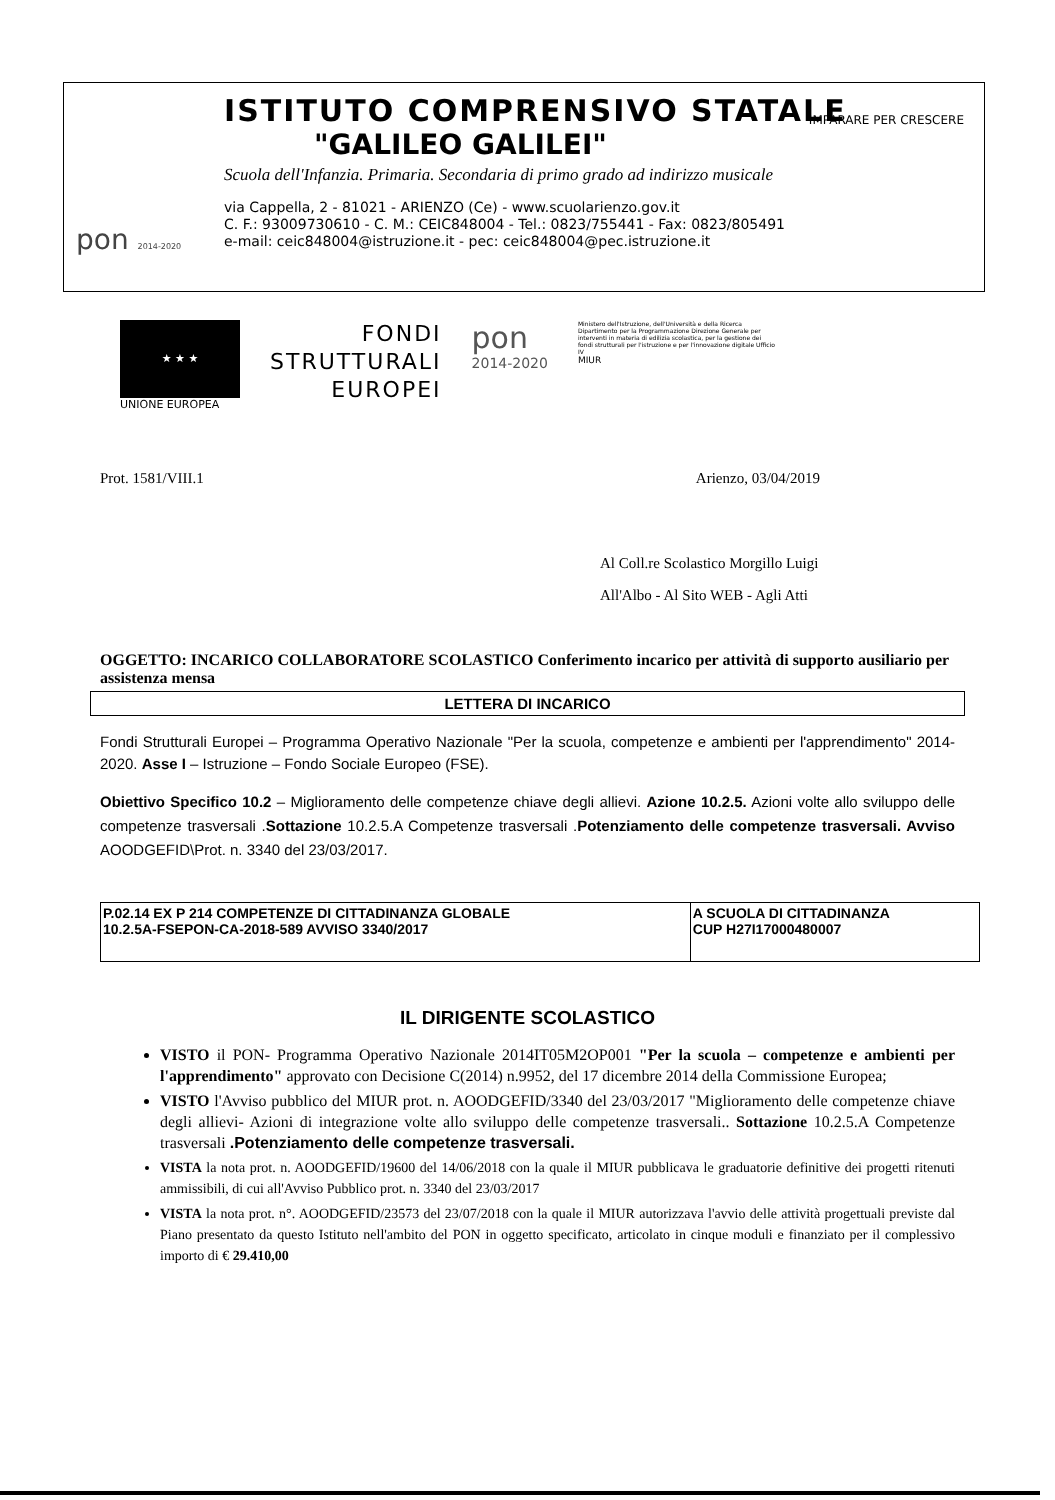ISTITUTO COMPRENSIVO STATALE
"GALILEO GALILEI"
Scuola dell'Infanzia. Primaria. Secondaria di primo grado ad indirizzo musicale
via Cappella, 2 - 81021 - ARIENZO (Ce) - www.scuolarienzo.gov.it
C. F.: 93009730610 - C. M.: CEIC848004 - Tel.: 0823/755441 - Fax: 0823/805491
e-mail: ceic848004@istruzione.it - pec: ceic848004@pec.istruzione.it
IMPARARE PER CRESCERE
pon 2014-2020
★ ★ ★
UNIONE EUROPEA
FONDI
STRUTTURALI
EUROPEI
pon
2014-2020
Ministero dell'Istruzione, dell'Università e della Ricerca Dipartimento per la Programmazione Direzione Generale per interventi in materia di edilizia scolastica, per la gestione dei fondi strutturali per l'istruzione e per l'innovazione digitale Ufficio IV
MIUR
Prot. 1581/VIII.1 Arienzo, 03/04/2019
Al Coll.re Scolastico Morgillo Luigi
All'Albo - Al Sito WEB - Agli Atti
OGGETTO: INCARICO COLLABORATORE SCOLASTICO Conferimento incarico per attività di supporto ausiliario per assistenza mensa
LETTERA DI INCARICO
Fondi Strutturali Europei – Programma Operativo Nazionale "Per la scuola, competenze e ambienti per l'apprendimento" 2014-2020. Asse I – Istruzione – Fondo Sociale Europeo (FSE).
Obiettivo Specifico 10.2 – Miglioramento delle competenze chiave degli allievi. Azione 10.2.5. Azioni volte allo sviluppo delle competenze trasversali .Sottazione 10.2.5.A Competenze trasversali .Potenziamento delle competenze trasversali. Avviso AOODGEFID\Prot. n. 3340 del 23/03/2017.
| P.02.14 EX P 214 COMPETENZE DI CITTADINANZA GLOBALE 10.2.5A-FSEPON-CA-2018-589 AVVISO 3340/2017 | A SCUOLA DI CITTADINANZA CUP H27I17000480007 |
IL DIRIGENTE SCOLASTICO
VISTO il PON- Programma Operativo Nazionale 2014IT05M2OP001 "Per la scuola – competenze e ambienti per l'apprendimento" approvato con Decisione C(2014) n.9952, del 17 dicembre 2014 della Commissione Europea;
VISTO l'Avviso pubblico del MIUR prot. n. AOODGEFID/3340 del 23/03/2017 "Miglioramento delle competenze chiave degli allievi- Azioni di integrazione volte allo sviluppo delle competenze trasversali.. Sottazione 10.2.5.A Competenze trasversali .Potenziamento delle competenze trasversali.
VISTA la nota prot. n. AOODGEFID/19600 del 14/06/2018 con la quale il MIUR pubblicava le graduatorie definitive dei progetti ritenuti ammissibili, di cui all'Avviso Pubblico prot. n. 3340 del 23/03/2017
VISTA la nota prot. n°. AOODGEFID/23573 del 23/07/2018 con la quale il MIUR autorizzava l'avvio delle attività progettuali previste dal Piano presentato da questo Istituto nell'ambito del PON in oggetto specificato, articolato in cinque moduli e finanziato per il complessivo importo di € 29.410,00